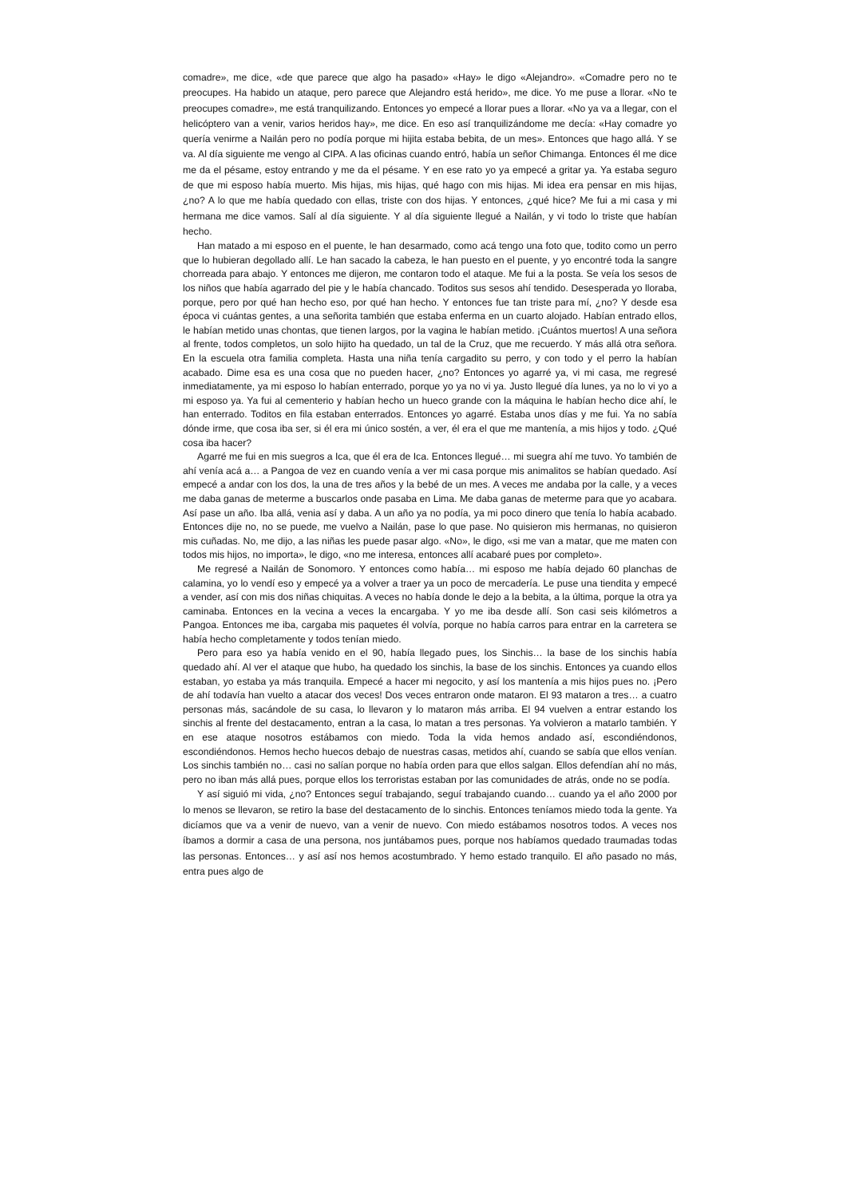comadre», me dice, «de que parece que algo ha pasado» «Hay» le digo «Alejandro». «Comadre pero no te preocupes. Ha habido un ataque, pero parece que Alejandro está herido», me dice. Yo me puse a llorar. «No te preocupes comadre», me está tranquilizando. Entonces yo empecé a llorar pues a llorar. «No ya va a llegar, con el helicóptero van a venir, varios heridos hay», me dice. En eso así tranquilizándome me decía: «Hay comadre yo quería venirme a Nailán pero no podía porque mi hijita estaba bebita, de un mes». Entonces que hago allá. Y se va. Al día siguiente me vengo al CIPA. A las oficinas cuando entró, había un señor Chimanga. Entonces él me dice me da el pésame, estoy entrando y me da el pésame. Y en ese rato yo ya empecé a gritar ya. Ya estaba seguro de que mi esposo había muerto. Mis hijas, mis hijas, qué hago con mis hijas. Mi idea era pensar en mis hijas, ¿no? A lo que me había quedado con ellas, triste con dos hijas. Y entonces, ¿qué hice? Me fui a mi casa y mi hermana me dice vamos. Salí al día siguiente. Y al día siguiente llegué a Nailán, y vi todo lo triste que habían hecho.
Han matado a mi esposo en el puente, le han desarmado, como acá tengo una foto que, todito como un perro que lo hubieran degollado allí. Le han sacado la cabeza, le han puesto en el puente, y yo encontré toda la sangre chorreada para abajo. Y entonces me dijeron, me contaron todo el ataque. Me fui a la posta. Se veía los sesos de los niños que había agarrado del pie y le había chancado. Toditos sus sesos ahí tendido. Desesperada yo lloraba, porque, pero por qué han hecho eso, por qué han hecho. Y entonces fue tan triste para mí, ¿no? Y desde esa época vi cuántas gentes, a una señorita también que estaba enferma en un cuarto alojado. Habían entrado ellos, le habían metido unas chontas, que tienen largos, por la vagina le habían metido. ¡Cuántos muertos! A una señora al frente, todos completos, un solo hijito ha quedado, un tal de la Cruz, que me recuerdo. Y más allá otra señora. En la escuela otra familia completa. Hasta una niña tenía cargadito su perro, y con todo y el perro la habían acabado. Dime esa es una cosa que no pueden hacer, ¿no? Entonces yo agarré ya, vi mi casa, me regresé inmediatamente, ya mi esposo lo habían enterrado, porque yo ya no vi ya. Justo llegué día lunes, ya no lo vi yo a mi esposo ya. Ya fui al cementerio y habían hecho un hueco grande con la máquina le habían hecho dice ahí, le han enterrado. Toditos en fila estaban enterrados. Entonces yo agarré. Estaba unos días y me fui. Ya no sabía dónde irme, que cosa iba ser, si él era mi único sostén, a ver, él era el que me mantenía, a mis hijos y todo. ¿Qué cosa iba hacer?
Agarré me fui en mis suegros a Ica, que él era de Ica. Entonces llegué… mi suegra ahí me tuvo. Yo también de ahí venía acá a… a Pangoa de vez en cuando venía a ver mi casa porque mis animalitos se habían quedado. Así empecé a andar con los dos, la una de tres años y la bebé de un mes. A veces me andaba por la calle, y a veces me daba ganas de meterme a buscarlos onde pasaba en Lima. Me daba ganas de meterme para que yo acabara. Así pase un año. Iba allá, venia así y daba. A un año ya no podía, ya mi poco dinero que tenía lo había acabado. Entonces dije no, no se puede, me vuelvo a Nailán, pase lo que pase. No quisieron mis hermanas, no quisieron mis cuñadas. No, me dijo, a las niñas les puede pasar algo. «No», le digo, «si me van a matar, que me maten con todos mis hijos, no importa», le digo, «no me interesa, entonces allí acabaré pues por completo».
Me regresé a Nailán de Sonomoro. Y entonces como había… mi esposo me había dejado 60 planchas de calamina, yo lo vendí eso y empecé ya a volver a traer ya un poco de mercadería. Le puse una tiendita y empecé a vender, así con mis dos niñas chiquitas. A veces no había donde le dejo a la bebita, a la última, porque la otra ya caminaba. Entonces en la vecina a veces la encargaba. Y yo me iba desde allí. Son casi seis kilómetros a Pangoa. Entonces me iba, cargaba mis paquetes él volvía, porque no había carros para entrar en la carretera se había hecho completamente y todos tenían miedo.
Pero para eso ya había venido en el 90, había llegado pues, los Sinchis… la base de los sinchis había quedado ahí. Al ver el ataque que hubo, ha quedado los sinchis, la base de los sinchis. Entonces ya cuando ellos estaban, yo estaba ya más tranquila. Empecé a hacer mi negocito, y así los mantenía a mis hijos pues no. ¡Pero de ahí todavía han vuelto a atacar dos veces! Dos veces entraron onde mataron. El 93 mataron a tres… a cuatro personas más, sacándole de su casa, lo llevaron y lo mataron más arriba. El 94 vuelven a entrar estando los sinchis al frente del destacamento, entran a la casa, lo matan a tres personas. Ya volvieron a matarlo también. Y en ese ataque nosotros estábamos con miedo. Toda la vida hemos andado así, escondiéndonos, escondiéndonos. Hemos hecho huecos debajo de nuestras casas, metidos ahí, cuando se sabía que ellos venían. Los sinchis también no… casi no salían porque no había orden para que ellos salgan. Ellos defendían ahí no más, pero no iban más allá pues, porque ellos los terroristas estaban por las comunidades de atrás, onde no se podía.
Y así siguió mi vida, ¿no? Entonces seguí trabajando, seguí trabajando cuando… cuando ya el año 2000 por lo menos se llevaron, se retiro la base del destacamento de lo sinchis. Entonces teníamos miedo toda la gente. Ya dicíamos que va a venir de nuevo, van a venir de nuevo. Con miedo estábamos nosotros todos. A veces nos íbamos a dormir a casa de una persona, nos juntábamos pues, porque nos habíamos quedado traumadas todas las personas. Entonces… y así así nos hemos acostumbrado. Y hemo estado tranquilo. El año pasado no más, entra pues algo de